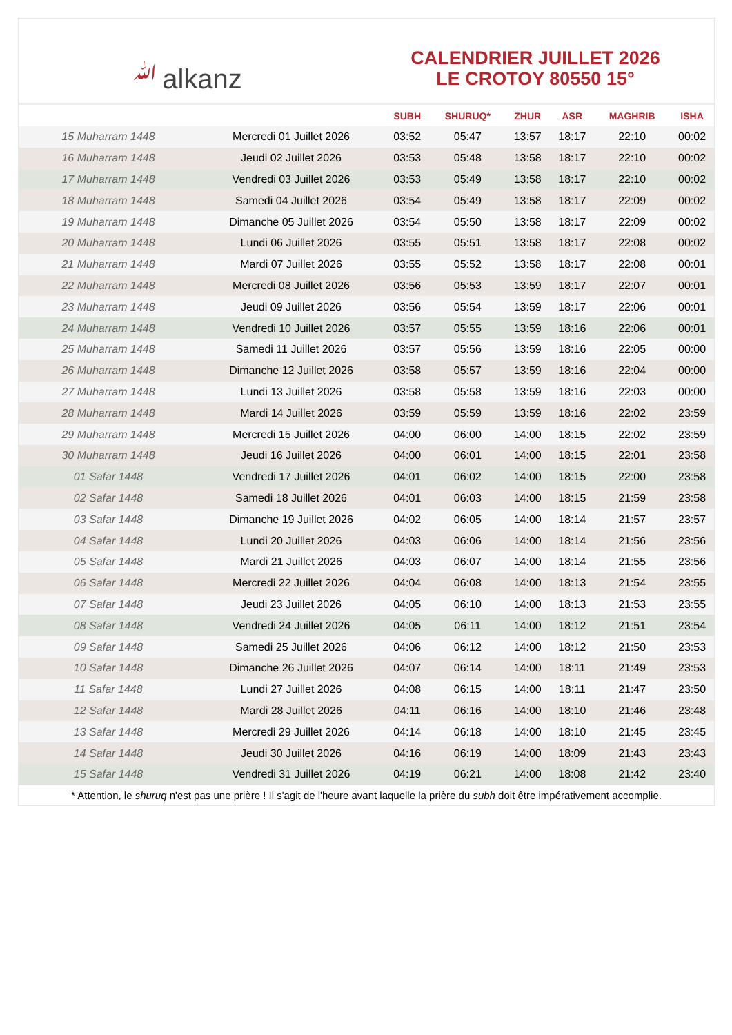ﷲalkanz
CALENDRIER JUILLET 2026
LE CROTOY 80550 15°
| | | SUBH | SHURUQ* | ZHUR | ASR | MAGHRIB | ISHA |
| --- | --- | --- | --- | --- | --- | --- | --- |
| 15 Muharram 1448 | Mercredi 01 Juillet 2026 | 03:52 | 05:47 | 13:57 | 18:17 | 22:10 | 00:02 |
| 16 Muharram 1448 | Jeudi 02 Juillet 2026 | 03:53 | 05:48 | 13:58 | 18:17 | 22:10 | 00:02 |
| 17 Muharram 1448 | Vendredi 03 Juillet 2026 | 03:53 | 05:49 | 13:58 | 18:17 | 22:10 | 00:02 |
| 18 Muharram 1448 | Samedi 04 Juillet 2026 | 03:54 | 05:49 | 13:58 | 18:17 | 22:09 | 00:02 |
| 19 Muharram 1448 | Dimanche 05 Juillet 2026 | 03:54 | 05:50 | 13:58 | 18:17 | 22:09 | 00:02 |
| 20 Muharram 1448 | Lundi 06 Juillet 2026 | 03:55 | 05:51 | 13:58 | 18:17 | 22:08 | 00:02 |
| 21 Muharram 1448 | Mardi 07 Juillet 2026 | 03:55 | 05:52 | 13:58 | 18:17 | 22:08 | 00:01 |
| 22 Muharram 1448 | Mercredi 08 Juillet 2026 | 03:56 | 05:53 | 13:59 | 18:17 | 22:07 | 00:01 |
| 23 Muharram 1448 | Jeudi 09 Juillet 2026 | 03:56 | 05:54 | 13:59 | 18:17 | 22:06 | 00:01 |
| 24 Muharram 1448 | Vendredi 10 Juillet 2026 | 03:57 | 05:55 | 13:59 | 18:16 | 22:06 | 00:01 |
| 25 Muharram 1448 | Samedi 11 Juillet 2026 | 03:57 | 05:56 | 13:59 | 18:16 | 22:05 | 00:00 |
| 26 Muharram 1448 | Dimanche 12 Juillet 2026 | 03:58 | 05:57 | 13:59 | 18:16 | 22:04 | 00:00 |
| 27 Muharram 1448 | Lundi 13 Juillet 2026 | 03:58 | 05:58 | 13:59 | 18:16 | 22:03 | 00:00 |
| 28 Muharram 1448 | Mardi 14 Juillet 2026 | 03:59 | 05:59 | 13:59 | 18:16 | 22:02 | 23:59 |
| 29 Muharram 1448 | Mercredi 15 Juillet 2026 | 04:00 | 06:00 | 14:00 | 18:15 | 22:02 | 23:59 |
| 30 Muharram 1448 | Jeudi 16 Juillet 2026 | 04:00 | 06:01 | 14:00 | 18:15 | 22:01 | 23:58 |
| 01 Safar 1448 | Vendredi 17 Juillet 2026 | 04:01 | 06:02 | 14:00 | 18:15 | 22:00 | 23:58 |
| 02 Safar 1448 | Samedi 18 Juillet 2026 | 04:01 | 06:03 | 14:00 | 18:15 | 21:59 | 23:58 |
| 03 Safar 1448 | Dimanche 19 Juillet 2026 | 04:02 | 06:05 | 14:00 | 18:14 | 21:57 | 23:57 |
| 04 Safar 1448 | Lundi 20 Juillet 2026 | 04:03 | 06:06 | 14:00 | 18:14 | 21:56 | 23:56 |
| 05 Safar 1448 | Mardi 21 Juillet 2026 | 04:03 | 06:07 | 14:00 | 18:14 | 21:55 | 23:56 |
| 06 Safar 1448 | Mercredi 22 Juillet 2026 | 04:04 | 06:08 | 14:00 | 18:13 | 21:54 | 23:55 |
| 07 Safar 1448 | Jeudi 23 Juillet 2026 | 04:05 | 06:10 | 14:00 | 18:13 | 21:53 | 23:55 |
| 08 Safar 1448 | Vendredi 24 Juillet 2026 | 04:05 | 06:11 | 14:00 | 18:12 | 21:51 | 23:54 |
| 09 Safar 1448 | Samedi 25 Juillet 2026 | 04:06 | 06:12 | 14:00 | 18:12 | 21:50 | 23:53 |
| 10 Safar 1448 | Dimanche 26 Juillet 2026 | 04:07 | 06:14 | 14:00 | 18:11 | 21:49 | 23:53 |
| 11 Safar 1448 | Lundi 27 Juillet 2026 | 04:08 | 06:15 | 14:00 | 18:11 | 21:47 | 23:50 |
| 12 Safar 1448 | Mardi 28 Juillet 2026 | 04:11 | 06:16 | 14:00 | 18:10 | 21:46 | 23:48 |
| 13 Safar 1448 | Mercredi 29 Juillet 2026 | 04:14 | 06:18 | 14:00 | 18:10 | 21:45 | 23:45 |
| 14 Safar 1448 | Jeudi 30 Juillet 2026 | 04:16 | 06:19 | 14:00 | 18:09 | 21:43 | 23:43 |
| 15 Safar 1448 | Vendredi 31 Juillet 2026 | 04:19 | 06:21 | 14:00 | 18:08 | 21:42 | 23:40 |
* Attention, le shuruq n'est pas une prière ! Il s'agit de l'heure avant laquelle la prière du subh doit être impérativement accomplie.